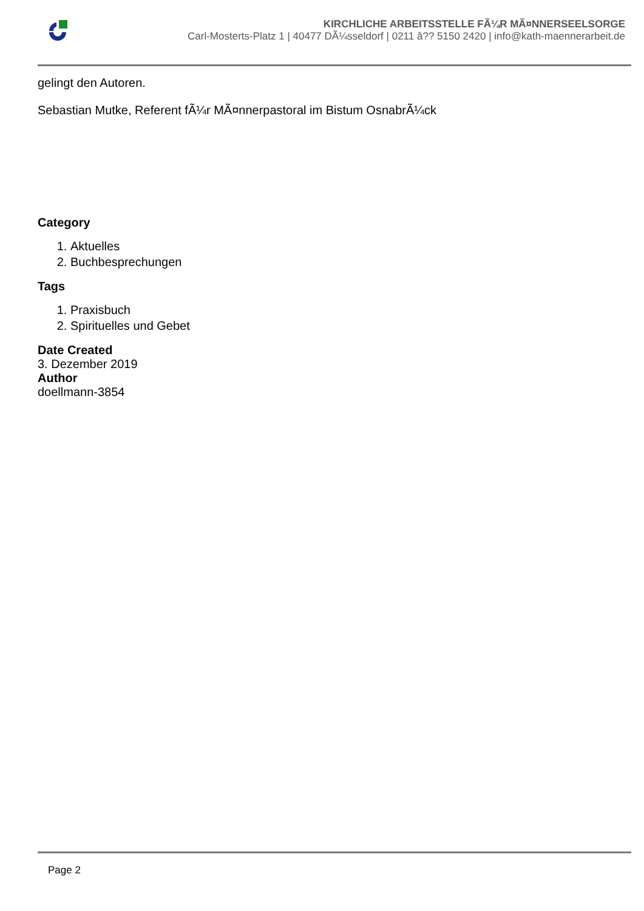KIRCHLICHE ARBEITSSTELLE FÃ¼R MÃ¤NNERSEELSORGE
Carl-Mosterts-Platz 1 | 40477 DÃ¼sseldorf | 0211 â?? 5150 2420 | info@kath-maennerarbeit.de
gelingt den Autoren.
Sebastian Mutke, Referent fÃ¼r MÃ¤nnerpastoral im Bistum OsnabrÃ¼ck
Category
1. Aktuelles
2. Buchbesprechungen
Tags
1. Praxisbuch
2. Spirituelles und Gebet
Date Created
3. Dezember 2019
Author
doellmann-3854
Page 2